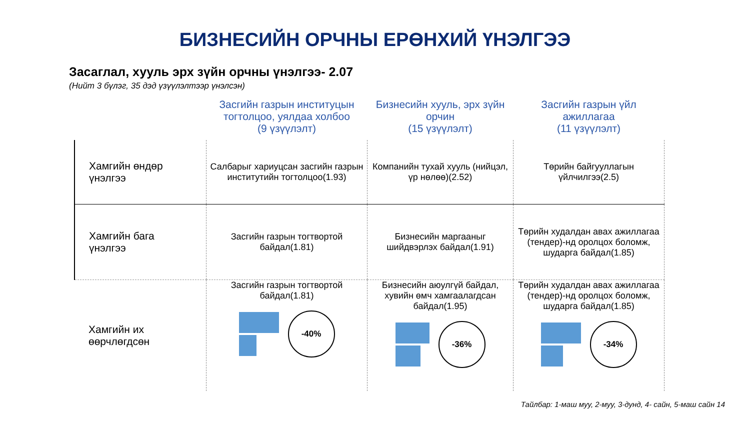БИЗНЕСИЙН ОРЧНЫ ЕРӨНХИЙ ҮНЭЛГЭЭ
Засаглал, хууль эрх зүйн орчны үнэлгээ- 2.07
(Нийт 3 бүлэг, 35 дэд үзүүлэлтээр үнэлсэн)
| | Засгийн газрын институцын тогтолцоо, уялдаа холбоо (9 үзүүлэлт) | Бизнесийн хууль, эрх зүйн орчин (15 үзүүлэлт) | Засгийн газрын үйл ажиллагаа (11 үзүүлэлт) |
| --- | --- | --- | --- |
| Хамгийн өндөр үнэлгээ | Салбарыг хариуцсан засгийн газрын институтийн тогтолцоо(1.93) | Компанийн тухай хууль (нийцэл, үр нөлөө)(2.52) | Төрийн байгууллагын үйлчилгээ(2.5) |
| Хамгийн бага үнэлгээ | Засгийн газрын тогтвортой байдал(1.81) | Бизнесийн маргааныг шийдвэрлэх байдал(1.91) | Төрийн худалдан авах ажиллагаа (тендер)-нд оролцох боломж, шударга байдал(1.85) |
| Хамгийн их өөрчлөгдсөн | Засгийн газрын тогтвортой байдал(1.81) -40% | Бизнесийн аюулгүй байдал, хувийн өмч хамгаалагдсан байдал(1.95) -36% | Төрийн худалдан авах ажиллагаа (тендер)-нд оролцох боломж, шударга байдал(1.85) -34% |
Тайлбар: 1-маш муу, 2-муу, 3-дунд, 4- сайн, 5-маш сайн 14